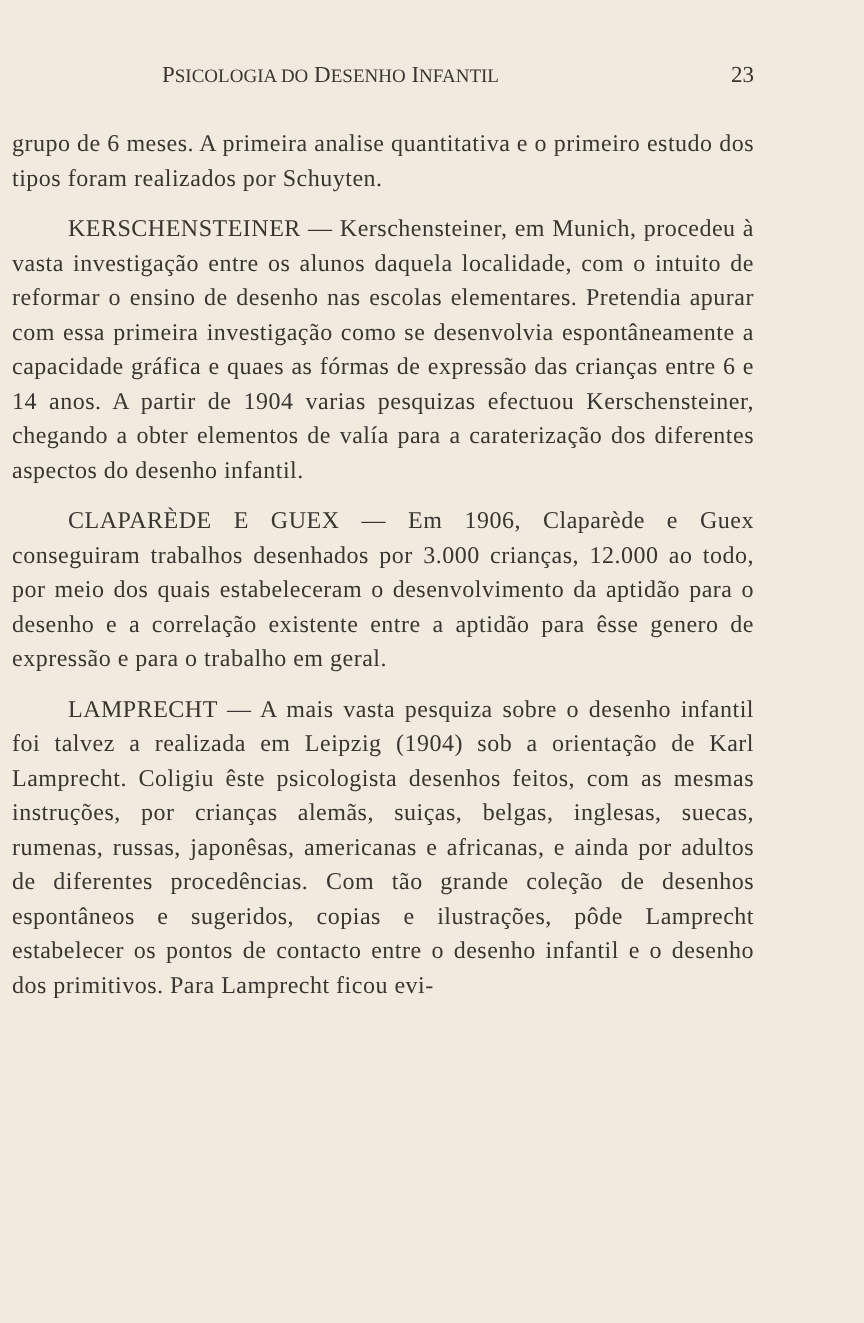PSICOLOGIA DO DESENHO INFANTIL 23
grupo de 6 meses. A primeira analise quantitativa e o primeiro estudo dos tipos foram realizados por Schuyten.
KERSCHENSTEINER — Kerschensteiner, em Munich, procedeu à vasta investigação entre os alunos daquela localidade, com o intuito de reformar o ensino de desenho nas escolas elementares. Pretendia apurar com essa primeira investigação como se desenvolvia espontâneamente a capacidade gráfica e quaes as fórmas de expressão das crianças entre 6 e 14 anos. A partir de 1904 varias pesquizas efectuou Kerschensteiner, chegando a obter elementos de valía para a caraterização dos diferentes aspectos do desenho infantil.
CLAPARÈDE E GUEX — Em 1906, Claparède e Guex conseguiram trabalhos desenhados por 3.000 crianças, 12.000 ao todo, por meio dos quais estabeleceram o desenvolvimento da aptidão para o desenho e a correlação existente entre a aptidão para êsse genero de expressão e para o trabalho em geral.
LAMPRECHT — A mais vasta pesquiza sobre o desenho infantil foi talvez a realizada em Leipzig (1904) sob a orientação de Karl Lamprecht. Coligiu êste psicologista desenhos feitos, com as mesmas instruções, por crianças alemãs, suiças, belgas, inglesas, suecas, rumenas, russas, japonêsas, americanas e africanas, e ainda por adultos de diferentes procedências. Com tão grande coleção de desenhos espontâneos e sugeridos, copias e ilustrações, pôde Lamprecht estabelecer os pontos de contacto entre o desenho infantil e o desenho dos primitivos. Para Lamprecht ficou evi-